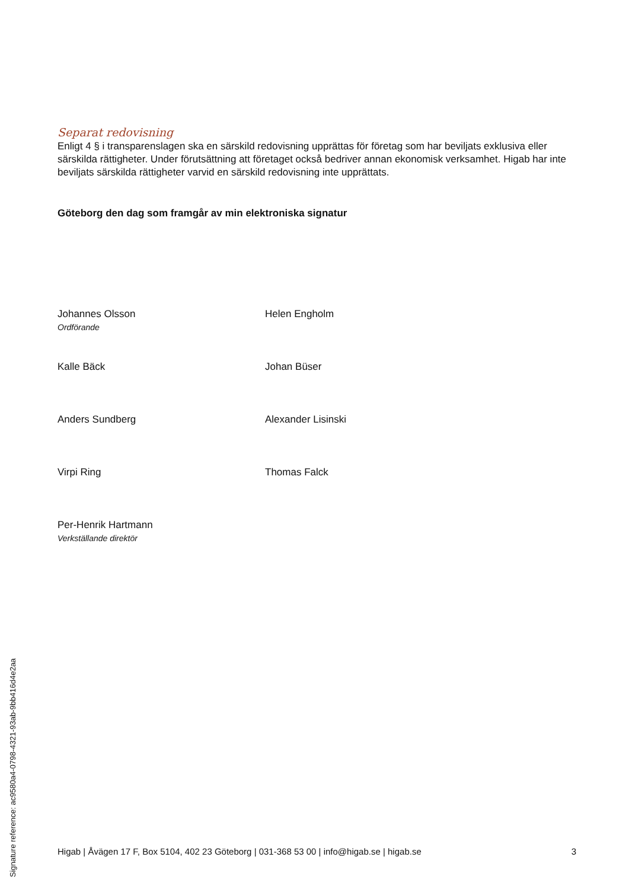Separat redovisning
Enligt 4 § i transparenslagen ska en särskild redovisning upprättas för företag som har beviljats exklusiva eller särskilda rättigheter. Under förutsättning att företaget också bedriver annan ekonomisk verksamhet. Higab har inte beviljats särskilda rättigheter varvid en särskild redovisning inte upprättats.
Göteborg den dag som framgår av min elektroniska signatur
Johannes Olsson
Ordförande
Helen Engholm
Kalle Bäck
Johan Büser
Anders Sundberg
Alexander Lisinski
Virpi Ring
Thomas Falck
Per-Henrik Hartmann
Verkställande direktör
Higab | Åvägen 17 F, Box 5104, 402 23 Göteborg | 031-368 53 00 | info@higab.se | higab.se 3
Signature reference: ac9580a4-0798-4321-93ab-9bb416d4e2aa